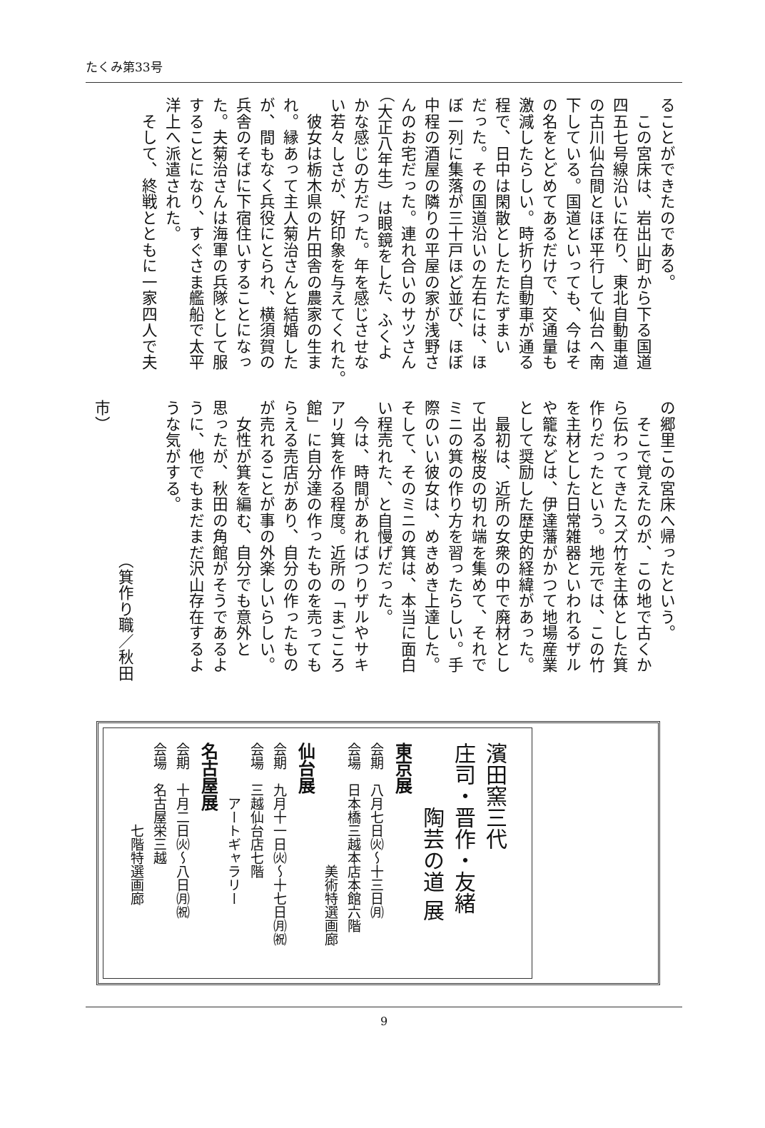たくみ第33号
ることができたのである。
　この宮床は、岩出山町から下る国道
四五七号線沿いに在り、東北自動車道
の古川仙台間とほぼ平行して仙台へ南
下している。国道といっても、今はそ
の名をとどめてあるだけで、交通量も
激減したらしい。時折り自動車が通る
程で、日中は閑散としたたたずまい
だった。その国道沿いの左右には、ほ
ぼ一列に集落が三十戸ほど並び、ほぼ
中程の酒屋の隣りの平屋の家が浅野さ
んのお宅だった。連れ合いのサツさん
（大正八年生）は眼鏡をした、ふくよ
かな感じの方だった。年を感じさせな
い若々しさが、好印象を与えてくれた。
　彼女は栃木県の片田舎の農家の生ま
れ。縁あって主人菊治さんと結婚した
が、間もなく兵役にとられ、横須賀の
兵舎のそばに下宿住いすることになっ
た。夫菊治さんは海軍の兵隊として服
することになり、すぐさま艦船で太平
洋上へ派遣された。
　そして、終戦とともに一家四人で夫
の郷里この宮床へ帰ったという。
　そこで覚えたのが、この地で古くか
ら伝わってきたスズ竹を主体とした箕
作りだったという。地元では、この竹
を主材とした日常雑器といわれるザル
や籠などは、伊達藩がかつて地場産業
として奨励した歴史的経緯があった。
　最初は、近所の女衆の中で廃材とし
て出る桜皮の切れ端を集めて、それで
ミニの箕の作り方を習ったらしい。手
際のいい彼女は、めきめき上達した。
そして、そのミニの箕は、本当に面白
い程売れた、と自慢げだった。
　今は、時間があればつりザルやサキ
アリ箕を作る程度。近所の「まごころ
館」に自分達の作ったものを売っても
らえる売店があり、自分の作ったもの
が売れることが事の外楽しいらしい。
　女性が箕を編む、自分でも意外と
思ったが、秋田の角館がそうであるよ
うに、他でもまだまだ沢山存在するよ
うな気がする。
　
　　　　　　　　　　（箕作り職／秋田市）
濱田窯三代
庄司・晋作・友緒
　　　陶芸の道 展
東京展
会期　八月七日㈫～十三日㈪
会場　日本橋三越本店本館六階
　　　　　　　　　美術特選画廊
仙台展
会期　九月十一日㈫～十七日㈪㈷
会場　三越仙台店七階
　　　　アートギャラリー
名古屋展
会期　十月二日㈫～八日㈪㈷
会場　名古屋栄三越
　　　　　　七階特選画廊
9